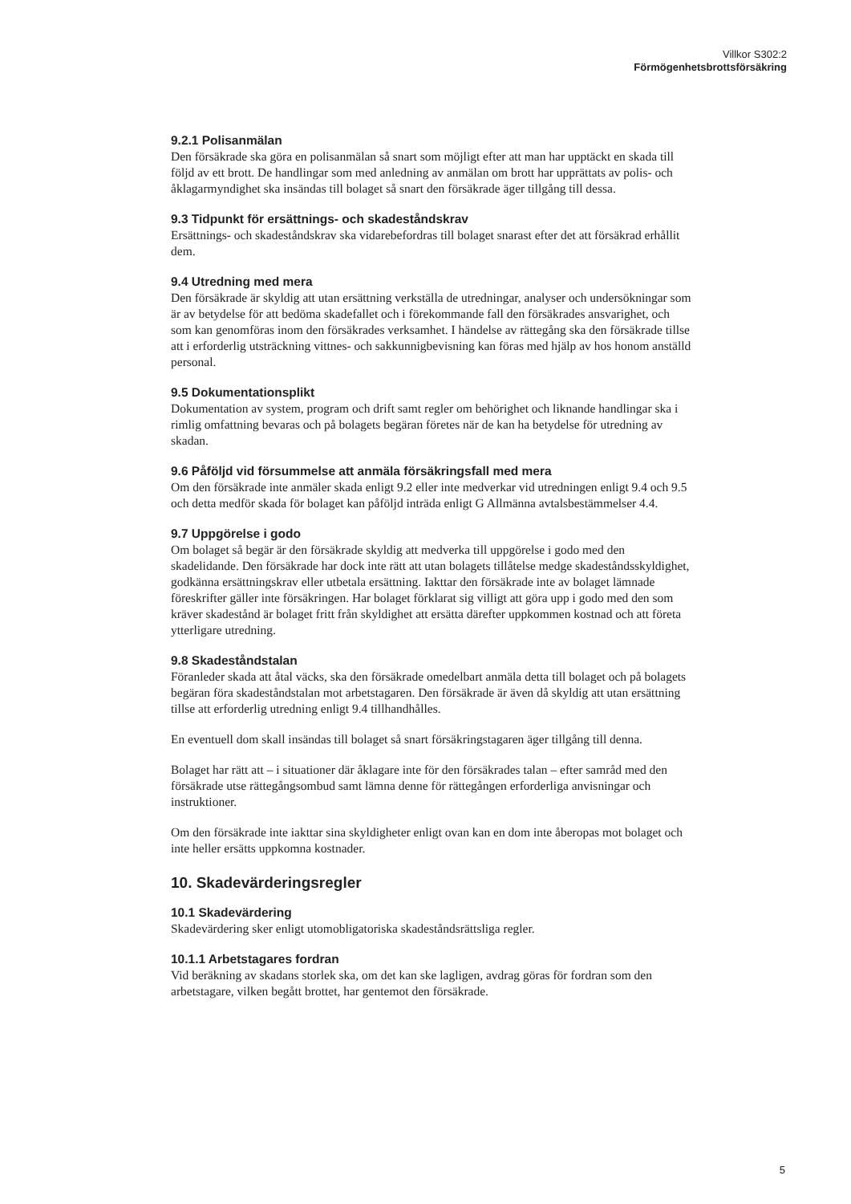Villkor S302:2
Förmögenhetsbrottsförsäkring
9.2.1 Polisanmälan
Den försäkrade ska göra en polisanmälan så snart som möjligt efter att man har upptäckt en skada till följd av ett brott. De handlingar som med anledning av anmälan om brott har upprättats av polis- och åklagarmyndighet ska insändas till bolaget så snart den försäkrade äger tillgång till dessa.
9.3 Tidpunkt för ersättnings- och skadeståndskrav
Ersättnings- och skadeståndskrav ska vidarebefordras till bolaget snarast efter det att försäkrad erhållit dem.
9.4 Utredning med mera
Den försäkrade är skyldig att utan ersättning verkställa de utredningar, analyser och undersökningar som är av betydelse för att bedöma skadefallet och i förekommande fall den försäkrades ansvarighet, och som kan genomföras inom den försäkrades verksamhet. I händelse av rättegång ska den försäkrade tillse att i erforderlig utsträckning vittnes- och sakkunnigbevisning kan föras med hjälp av hos honom anställd personal.
9.5 Dokumentationsplikt
Dokumentation av system, program och drift samt regler om behörighet och liknande handlingar ska i rimlig omfattning bevaras och på bolagets begäran företes när de kan ha betydelse för utredning av skadan.
9.6 Påföljd vid försummelse att anmäla försäkringsfall med mera
Om den försäkrade inte anmäler skada enligt 9.2 eller inte medverkar vid utredningen enligt 9.4 och 9.5 och detta medför skada för bolaget kan påföljd inträda enligt G Allmänna avtalsbestämmelser 4.4.
9.7 Uppgörelse i godo
Om bolaget så begär är den försäkrade skyldig att medverka till uppgörelse i godo med den skadelidande. Den försäkrade har dock inte rätt att utan bolagets tillåtelse medge skadeståndsskyldighet, godkänna ersättningskrav eller utbetala ersättning. Iakttar den försäkrade inte av bolaget lämnade föreskrifter gäller inte försäkringen. Har bolaget förklarat sig villigt att göra upp i godo med den som kräver skadestånd är bolaget fritt från skyldighet att ersätta därefter uppkommen kostnad och att företa ytterligare utredning.
9.8 Skadeståndstalan
Föranleder skada att åtal väcks, ska den försäkrade omedelbart anmäla detta till bolaget och på bolagets begäran föra skadeståndstalan mot arbetstagaren. Den försäkrade är även då skyldig att utan ersättning tillse att erforderlig utredning enligt 9.4 tillhandhålles.
En eventuell dom skall insändas till bolaget så snart försäkringstagaren äger tillgång till denna.
Bolaget har rätt att – i situationer där åklagare inte för den försäkrades talan – efter samråd med den försäkrade utse rättegångsombud samt lämna denne för rättegången erforderliga anvisningar och instruktioner.
Om den försäkrade inte iakttar sina skyldigheter enligt ovan kan en dom inte åberopas mot bolaget och inte heller ersätts uppkomna kostnader.
10. Skadevärderingsregler
10.1 Skadevärdering
Skadevärdering sker enligt utomobligatoriska skadeståndsrättsliga regler.
10.1.1 Arbetstagares fordran
Vid beräkning av skadans storlek ska, om det kan ske lagligen, avdrag göras för fordran som den arbetstagare, vilken begått brottet, har gentemot den försäkrade.
5